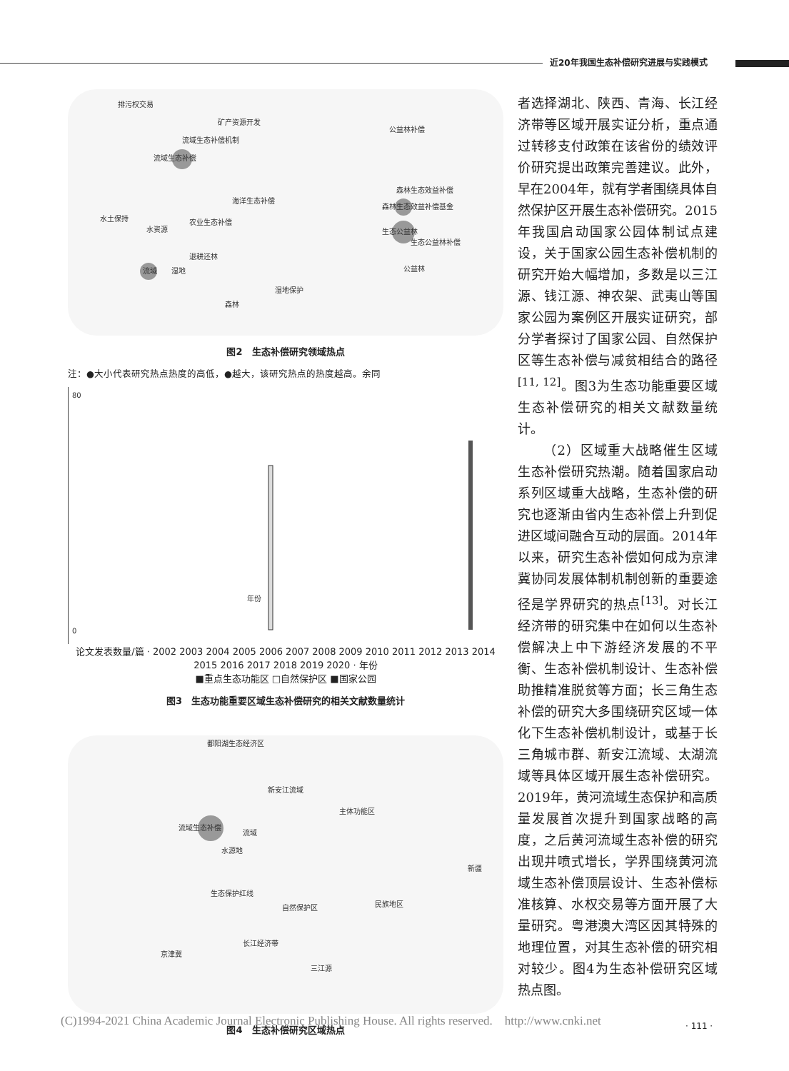近20年我国生态补偿研究进展与实践模式
流域生态补偿
生态公益林
森林生态效益补偿基金
流域
水土保持
水资源
退耕还林
森林生态效益补偿
生态公益林补偿
公益林
森林
湿地保护
湿地
排污权交易
矿产资源开发
流域生态补偿机制
海洋生态补偿
农业生态补偿
公益林补偿
图2　生态补偿研究领域热点
注：●大小代表研究热点热度的高低，●越大，该研究热点的热度越高。余同
80
0
年份
论文发表数量/篇 · 2002 2003 2004 2005 2006 2007 2008 2009 2010 2011 2012 2013 2014 2015 2016 2017 2018 2019 2020 · 年份
■重点生态功能区 □自然保护区 ■国家公园
图3　生态功能重要区域生态补偿研究的相关文献数量统计
流域生态补偿
流域
水源地
自然保护区
长江经济带
京津冀
三江源
主体功能区
鄱阳湖生态经济区
新安江流域
生态保护红线
民族地区
新疆
图4　生态补偿研究区域热点
者选择湖北、陕西、青海、长江经济带等区域开展实证分析，重点通过转移支付政策在该省份的绩效评价研究提出政策完善建议。此外，早在2004年，就有学者围绕具体自然保护区开展生态补偿研究。2015年我国启动国家公园体制试点建设，关于国家公园生态补偿机制的研究开始大幅增加，多数是以三江源、钱江源、神农架、武夷山等国家公园为案例区开展实证研究，部分学者探讨了国家公园、自然保护区等生态补偿与减贫相结合的路径<sup>[11, 12]</sup>。图3为生态功能重要区域生态补偿研究的相关文献数量统计。
（2）区域重大战略催生区域生态补偿研究热潮。随着国家启动系列区域重大战略，生态补偿的研究也逐渐由省内生态补偿上升到促进区域间融合互动的层面。2014年以来，研究生态补偿如何成为京津冀协同发展体制机制创新的重要途径是学界研究的热点<sup>[13]</sup>。对长江经济带的研究集中在如何以生态补偿解决上中下游经济发展的不平衡、生态补偿机制设计、生态补偿助推精准脱贫等方面；长三角生态补偿的研究大多围绕研究区域一体化下生态补偿机制设计，或基于长三角城市群、新安江流域、太湖流域等具体区域开展生态补偿研究。2019年，黄河流域生态保护和高质量发展首次提升到国家战略的高度，之后黄河流域生态补偿的研究出现井喷式增长，学界围绕黄河流域生态补偿顶层设计、生态补偿标准核算、水权交易等方面开展了大量研究。粤港澳大湾区因其特殊的地理位置，对其生态补偿的研究相对较少。图4为生态补偿研究区域热点图。
(C)1994-2021 China Academic Journal Electronic Publishing House. All rights reserved.　http://www.cnki.net
· 111 ·